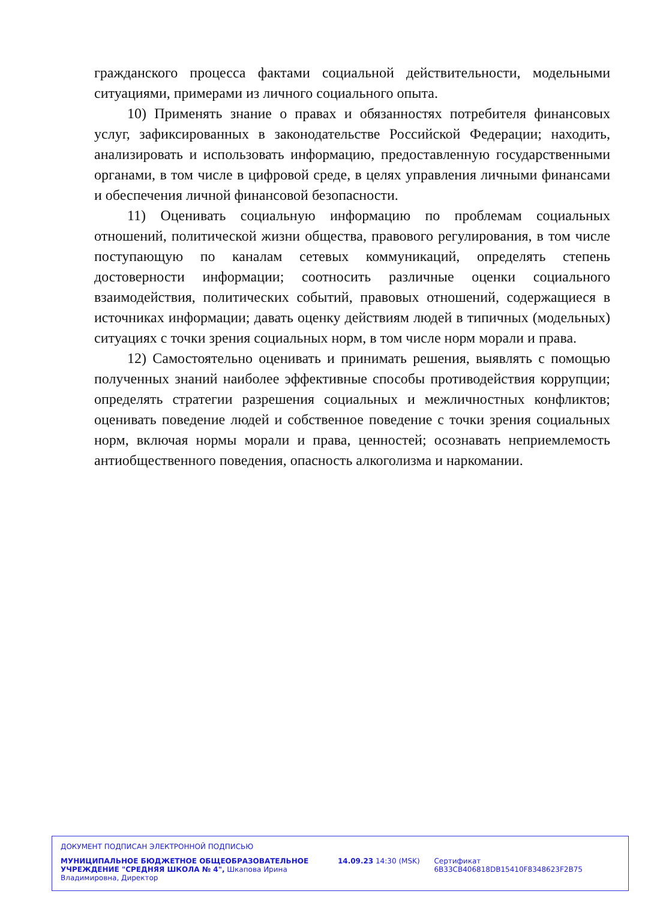гражданского процесса фактами социальной действительности, модельными ситуациями, примерами из личного социального опыта.
10) Применять знание о правах и обязанностях потребителя финансовых услуг, зафиксированных в законодательстве Российской Федерации; находить, анализировать и использовать информацию, предоставленную государственными органами, в том числе в цифровой среде, в целях управления личными финансами и обеспечения личной финансовой безопасности.
11) Оценивать социальную информацию по проблемам социальных отношений, политической жизни общества, правового регулирования, в том числе поступающую по каналам сетевых коммуникаций, определять степень достоверности информации; соотносить различные оценки социального взаимодействия, политических событий, правовых отношений, содержащиеся в источниках информации; давать оценку действиям людей в типичных (модельных) ситуациях с точки зрения социальных норм, в том числе норм морали и права.
12) Самостоятельно оценивать и принимать решения, выявлять с помощью полученных знаний наиболее эффективные способы противодействия коррупции; определять стратегии разрешения социальных и межличностных конфликтов; оценивать поведение людей и собственное поведение с точки зрения социальных норм, включая нормы морали и права, ценностей; осознавать неприемлемость антиобщественного поведения, опасность алкоголизма и наркомании.
ДОКУМЕНТ ПОДПИСАН ЭЛЕКТРОННОЙ ПОДПИСЬЮ
МУНИЦИПАЛЬНОЕ БЮДЖЕТНОЕ ОБЩЕОБРАЗОВАТЕЛЬНОЕ УЧРЕЖДЕНИЕ "СРЕДНЯЯ ШКОЛА № 4", Шкапова Ирина Владимировна, Директор
14.09.23 14:30 (MSK) Сертификат 6B33CB406818DB15410F8348623F2B75